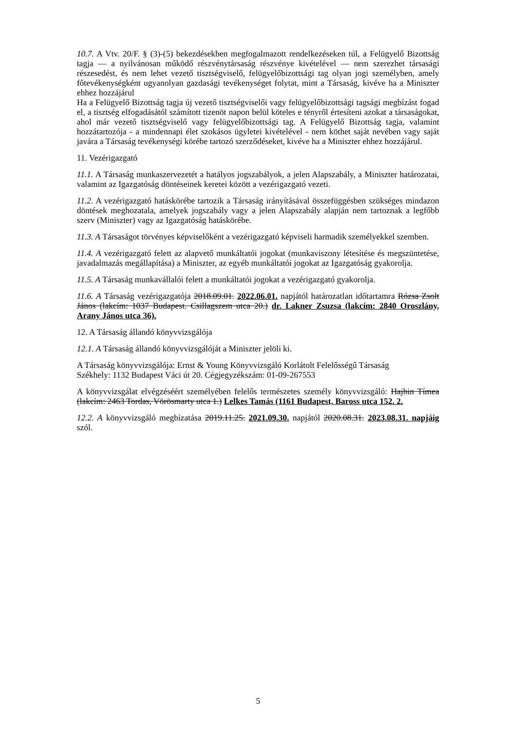10.7. A Vtv. 20/F. § (3)-(5) bekezdésekben megfogalmazott rendelkezéseken túl, a Felügyelő Bizottság tagja — a nyilvánosan működő részvénytársaság részvénye kivételével — nem szerezhet társasági részesedést, és nem lehet vezető tisztségviselő, felügyelőbizottsági tag olyan jogi személyben, amely főtevékenységként ugyanolyan gazdasági tevékenységet folytat, mint a Társaság, kivéve ha a Miniszter ehhez hozzájárul
Ha a Felügyelő Bizottság tagja új vezető tisztségviselői vagy felügyelőbizottsági tagsági megbízást fogad el, a tisztség elfogadásától számított tizenöt napon belül köteles e tényről értesíteni azokat a társaságokat, ahol már vezető tisztségviselő vagy felügyelőbizottsági tag. A Felügyelő Bizottság tagja, valamint hozzátartozója - a mindennapi élet szokásos ügyletei kivételével - nem köthet saját nevében vagy saját javára a Társaság tevékenységi körébe tartozó szerződéseket, kivéve ha a Miniszter ehhez hozzájárul.
11. Vezérigazgató
11.1. A Társaság munkaszervezetét a hatályos jogszabályok, a jelen Alapszabály, a Miniszter határozatai, valamint az Igazgatóság döntéseinek keretei között a vezérigazgató vezeti.
11.2. A vezérigazgató hatáskörébe tartozik a Társaság irányításával összefüggésben szükséges mindazon döntések meghozatala, amelyek jogszabály vagy a jelen Alapszabály alapján nem tartoznak a legfőbb szerv (Miniszter) vagy az Igazgatóság hatáskörébe.
11.3. A Társaságot törvényes képviselőként a vezérigazgató képviseli harmadik személyekkel szemben.
11.4. A vezérigazgató felett az alapvető munkáltatói jogokat (munkaviszony létesítése és megszüntetése, javadalmazás megállapítása) a Miniszter, az egyéb munkáltatói jogokat az Igazgatóság gyakorolja.
11.5. A Társaság munkavállalói felett a munkáltatói jogokat a vezérigazgató gyakorolja.
11.6. A Társaság vezérigazgatója 2018.09.01. 2022.06.01. napjától határozatlan időtartamra Rózsa Zsolt János (lakcím: 1037 Budapest. Csillagszem utca 20.) dr. Lakner Zsuzsa (lakcím: 2840 Oroszlány, Arany János utca 36).
12. A Társaság állandó könyvvizsgálója
12.1. A Társaság állandó könyvvizsgálóját a Miniszter jelöli ki.
A Társaság könyvvizsgálója: Ernst & Young Könyvvizsgáló Korlátolt Felelősségű Társaság
Székhely: 1132 Budapest Váci út 20. Cégjegyzékszám: 01-09-267553
A könyvvizsgálat elvégzéséért személyében felelős természetes személy könyvvizsgáló: Hajbin Tímea (lakcím: 2463 Tordas, Vörösmarty utca 1.) Lelkes Tamás (1161 Budapest, Baross utca 152. 2.
12.2. A könyvvizsgáló megbízatása 2019.11.25. 2021.09.30. napjától 2020.08.31. 2023.08.31. napjáig szól.
5